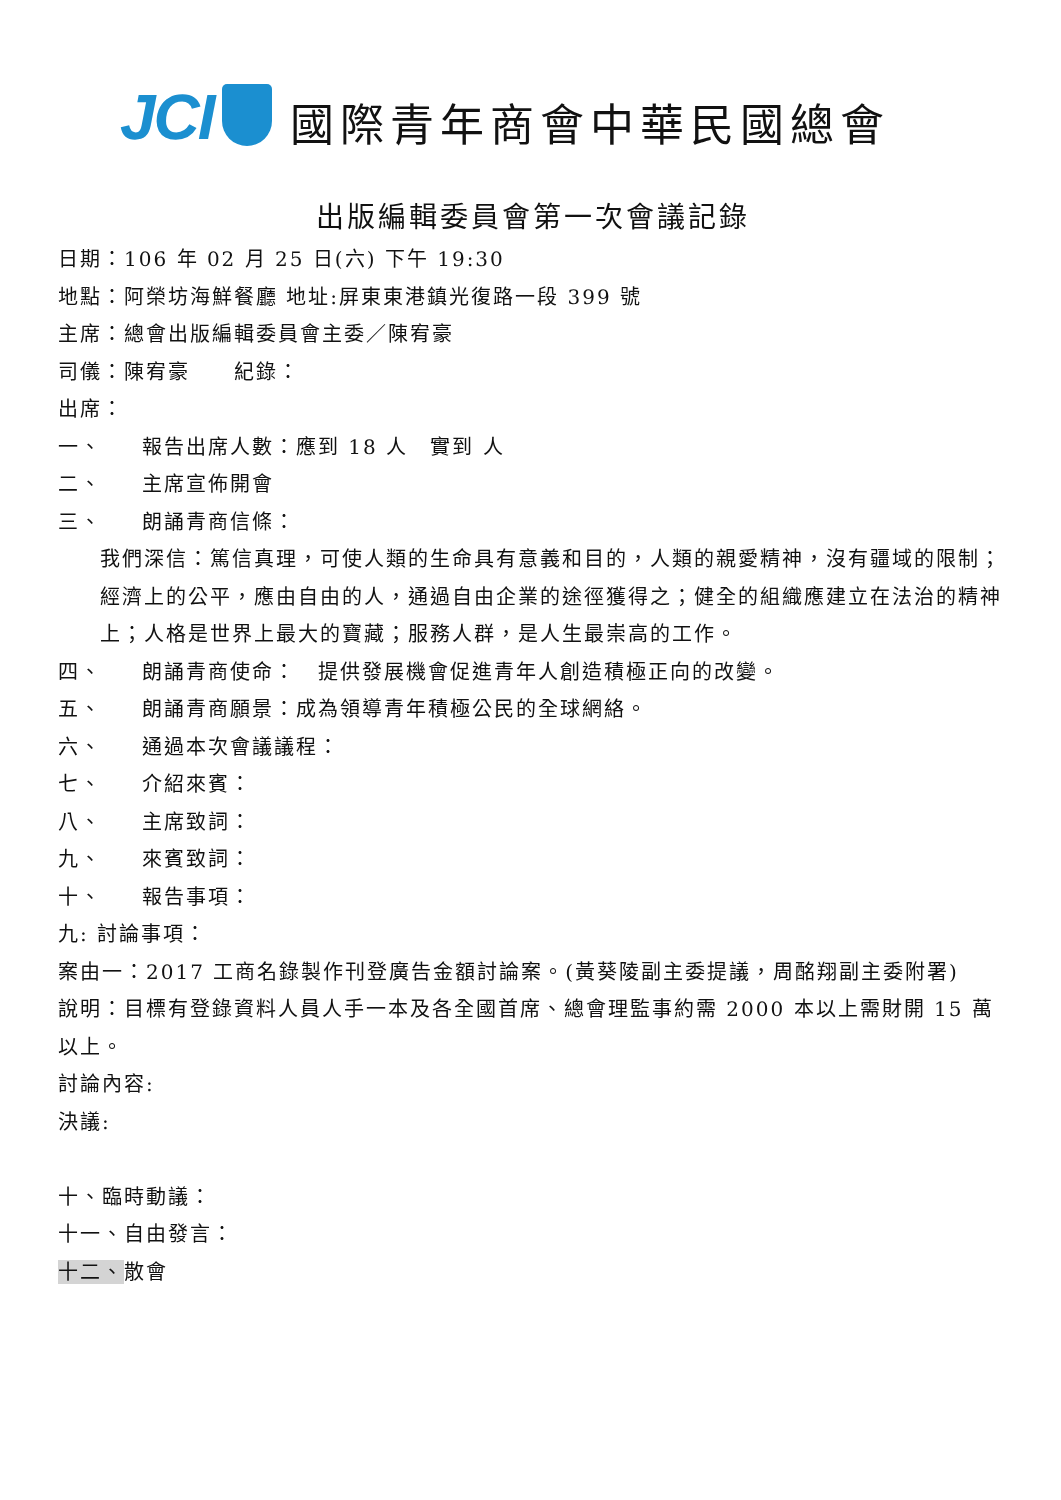JCI
國際青年商會中華民國總會
出版編輯委員會第一次會議記錄
日期：106 年 02 月 25 日(六) 下午 19:30
地點：阿榮坊海鮮餐廳 地址:屏東東港鎮光復路一段 399 號
主席：總會出版編輯委員會主委／陳宥豪
司儀：陳宥豪　　紀錄：
出席：
一、 報告出席人數：應到 18 人　實到 人
二、 主席宣佈開會
三、 朗誦青商信條：
我們深信：篤信真理，可使人類的生命具有意義和目的，人類的親愛精神，沒有疆域的限制；經濟上的公平，應由自由的人，通過自由企業的途徑獲得之；健全的組織應建立在法治的精神上；人格是世界上最大的寶藏；服務人群，是人生最崇高的工作。
四、 朗誦青商使命：　提供發展機會促進青年人創造積極正向的改變。
五、 朗誦青商願景：成為領導青年積極公民的全球網絡。
六、 通過本次會議議程：
七、 介紹來賓：
八、 主席致詞：
九、 來賓致詞：
十、 報告事項：
九: 討論事項：
案由一：2017 工商名錄製作刊登廣告金額討論案。(黃葵陵副主委提議，周酩翔副主委附署)
說明：目標有登錄資料人員人手一本及各全國首席、總會理監事約需 2000 本以上需財開 15 萬以上。
討論內容:
決議:
十、臨時動議：
十一、自由發言：
十二、散會